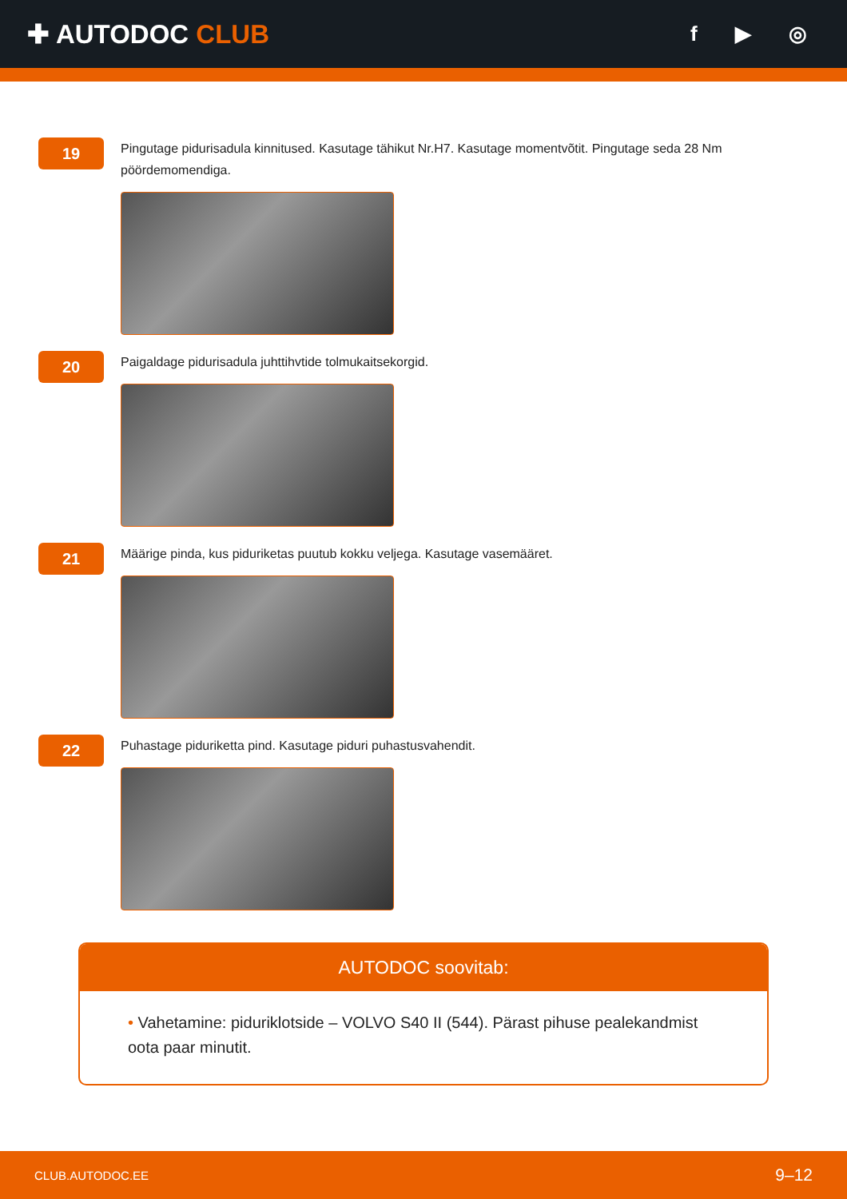✚ AUTODOC CLUB
f ▶ ◎
19
Pingutage pidurisadula kinnitused. Kasutage tähikut Nr.H7. Kasutage momentvõtit. Pingutage seda 28 Nm pöördemomendiga.
20
Paigaldage pidurisadula juhttihvtide tolmukaitsekorgid.
21
Määrige pinda, kus piduriketas puutub kokku veljega. Kasutage vasemääret.
22
Puhastage piduriketta pind. Kasutage piduri puhastusvahendit.
AUTODOC soovitab:
• Vahetamine: piduriklotside – VOLVO S40 II (544). Pärast pihuse pealekandmist oota paar minutit.
CLUB.AUTODOC.EE 9–12